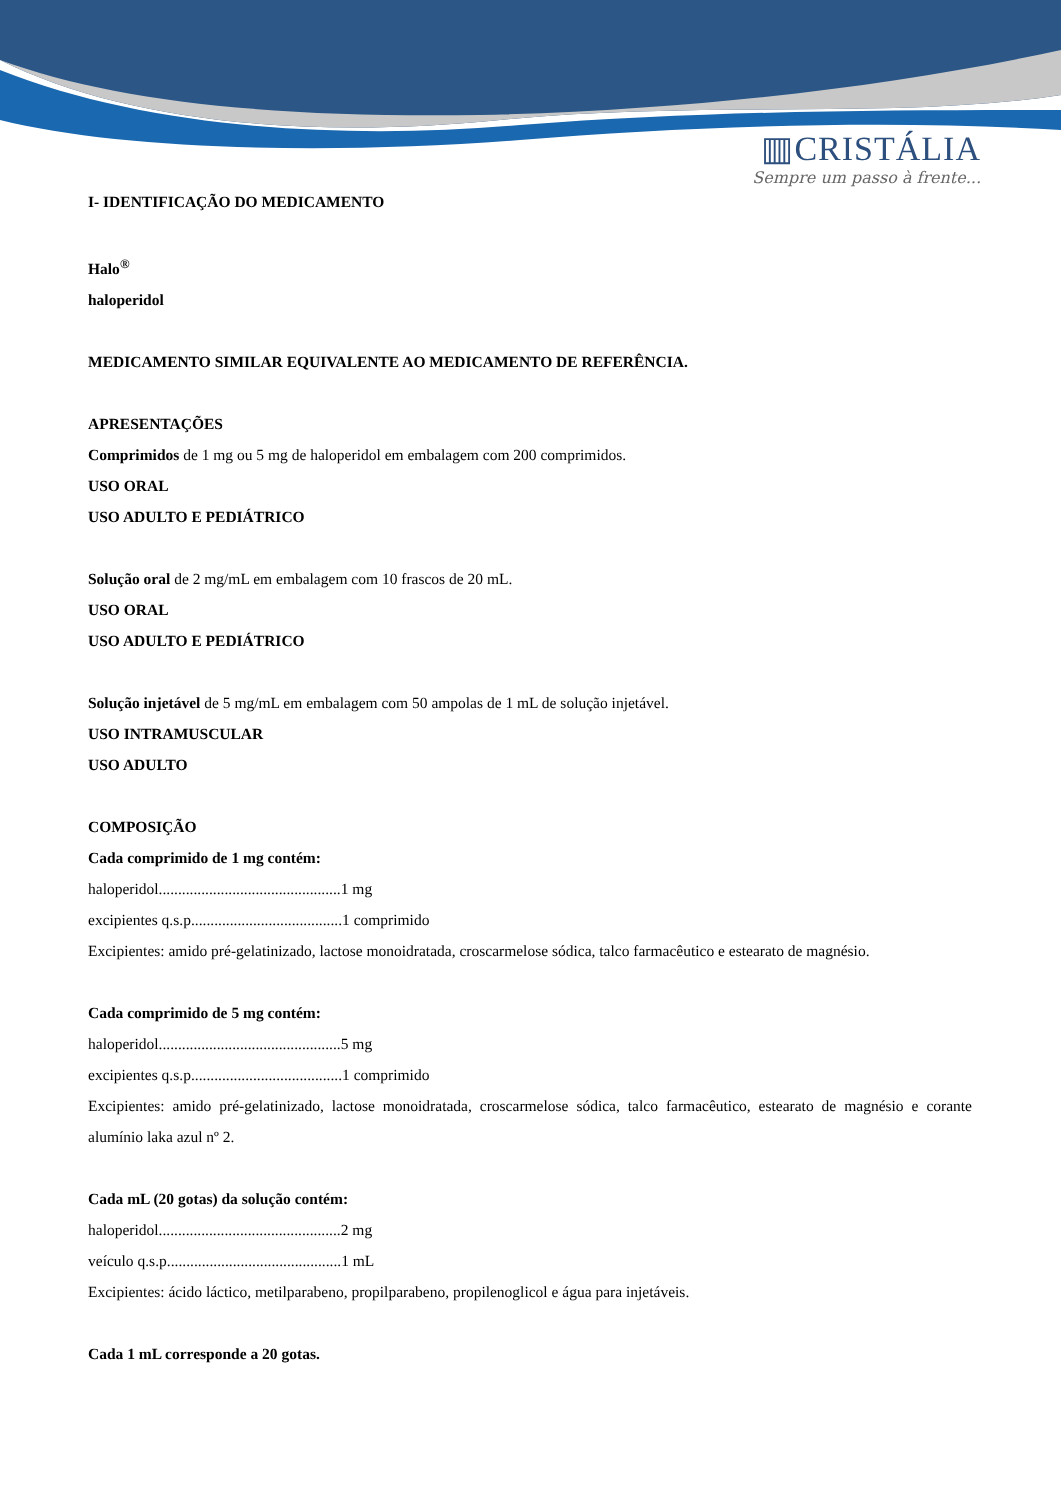▥CRISTÁLIA
Sempre um passo à frente...
I- IDENTIFICAÇÃO DO MEDICAMENTO
Halo<sup>®</sup>
haloperidol
MEDICAMENTO SIMILAR EQUIVALENTE AO MEDICAMENTO DE REFERÊNCIA.
APRESENTAÇÕES
Comprimidos de 1 mg ou 5 mg de haloperidol em embalagem com 200 comprimidos.
USO ORAL
USO ADULTO E PEDIÁTRICO
Solução oral de 2 mg/mL em embalagem com 10 frascos de 20 mL.
USO ORAL
USO ADULTO E PEDIÁTRICO
Solução injetável de 5 mg/mL em embalagem com 50 ampolas de 1 mL de solução injetável.
USO INTRAMUSCULAR
USO ADULTO
COMPOSIÇÃO
Cada comprimido de 1 mg contém:
haloperidol...............................................1 mg
excipientes q.s.p.......................................1 comprimido
Excipientes: amido pré-gelatinizado, lactose monoidratada, croscarmelose sódica, talco farmacêutico e estearato de magnésio.
Cada comprimido de 5 mg contém:
haloperidol...............................................5 mg
excipientes q.s.p.......................................1 comprimido
Excipientes: amido pré-gelatinizado, lactose monoidratada, croscarmelose sódica, talco farmacêutico, estearato de magnésio e corante alumínio laka azul nº 2.
Cada mL (20 gotas) da solução contém:
haloperidol...............................................2 mg
veículo q.s.p.............................................1 mL
Excipientes: ácido láctico, metilparabeno, propilparabeno, propilenoglicol e água para injetáveis.
Cada 1 mL corresponde a 20 gotas.